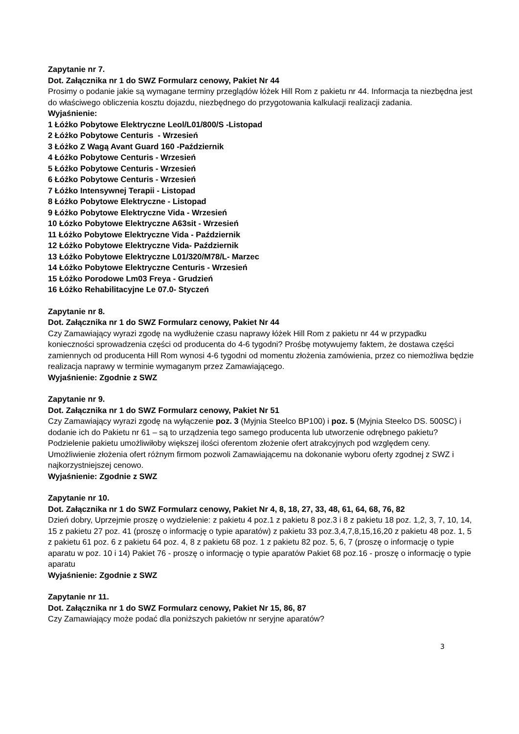Zapytanie nr 7.
Dot. Załącznika nr 1 do SWZ Formularz cenowy, Pakiet Nr 44
Prosimy o podanie jakie są wymagane terminy przeglądów łóżek Hill Rom z pakietu nr 44. Informacja ta niezbędna jest do właściwego obliczenia kosztu dojazdu, niezbędnego do przygotowania kalkulacji realizacji zadania.
Wyjaśnienie:
1 Łóżko Pobytowe Elektryczne Leol/L01/800/S -Listopad
2 Łóżko Pobytowe Centuris - Wrzesień
3 Łóżko Z Wagą Avant Guard 160 -Październik
4 Łóżko Pobytowe Centuris - Wrzesień
5 Łóżko Pobytowe Centuris - Wrzesień
6 Łóżko Pobytowe Centuris - Wrzesień
7 Łóżko Intensywnej Terapii - Listopad
8 Łóżko Pobytowe Elektryczne - Listopad
9 Łóżko Pobytowe Elektryczne Vida - Wrzesień
10 Łózko Pobytowe Elektryczne A63sit - Wrzesień
11 Łóżko Pobytowe Elektryczne Vida - Październik
12 Łóżko Pobytowe Elektryczne Vida- Październik
13 Łóżko Pobytowe Elektryczne L01/320/M78/L- Marzec
14 Łóżko Pobytowe Elektryczne Centuris - Wrzesień
15 Łóżko Porodowe Lm03 Freya - Grudzień
16 Łóżko Rehabilitacyjne Le 07.0- Styczeń
Zapytanie nr 8.
Dot. Załącznika nr 1 do SWZ Formularz cenowy, Pakiet Nr 44
Czy Zamawiający wyrazi zgodę na wydłużenie czasu naprawy łóżek Hill Rom z pakietu nr 44 w przypadku konieczności sprowadzenia części od producenta do 4-6 tygodni? Prośbę motywujemy faktem, że dostawa części zamiennych od producenta Hill Rom wynosi 4-6 tygodni od momentu złożenia zamówienia, przez co niemożliwa będzie realizacja naprawy w terminie wymaganym przez Zamawiającego.
Wyjaśnienie: Zgodnie z SWZ
Zapytanie nr 9.
Dot. Załącznika nr 1 do SWZ Formularz cenowy, Pakiet Nr 51
Czy Zamawiający wyrazi zgodę na wyłączenie poz. 3 (Myjnia Steelco BP100) i poz. 5 (Myjnia Steelco DS. 500SC) i dodanie ich do Pakietu nr 61 – są to urządzenia tego samego producenta lub utworzenie odrębnego pakietu? Podzielenie pakietu umożliwiłoby większej ilości oferentom złożenie ofert atrakcyjnych pod względem ceny. Umożliwienie złożenia ofert różnym firmom pozwoli Zamawiającemu na dokonanie wyboru oferty zgodnej z SWZ i najkorzystniejszej cenowo.
Wyjaśnienie: Zgodnie z SWZ
Zapytanie nr 10.
Dot. Załącznika nr 1 do SWZ Formularz cenowy, Pakiet Nr 4, 8, 18, 27, 33, 48, 61, 64, 68, 76, 82
Dzień dobry, Uprzejmie proszę o wydzielenie: z pakietu 4 poz.1 z pakietu 8 poz.3 i 8 z pakietu 18 poz. 1,2, 3, 7, 10, 14, 15 z pakietu 27 poz. 41 (proszę o informację o typie aparatów) z pakietu 33 poz.3,4,7,8,15,16,20 z pakietu 48 poz. 1, 5 z pakietu 61 poz. 6 z pakietu 64 poz. 4, 8 z pakietu 68 poz. 1 z pakietu 82 poz. 5, 6, 7 (proszę o informację o typie aparatu w poz. 10 i 14) Pakiet 76 - proszę o informację o typie aparatów Pakiet 68 poz.16 - proszę o informację o typie aparatu
Wyjaśnienie: Zgodnie z SWZ
Zapytanie nr 11.
Dot. Załącznika nr 1 do SWZ Formularz cenowy, Pakiet Nr 15, 86, 87
Czy Zamawiający może podać dla poniższych pakietów nr seryjne aparatów?
3